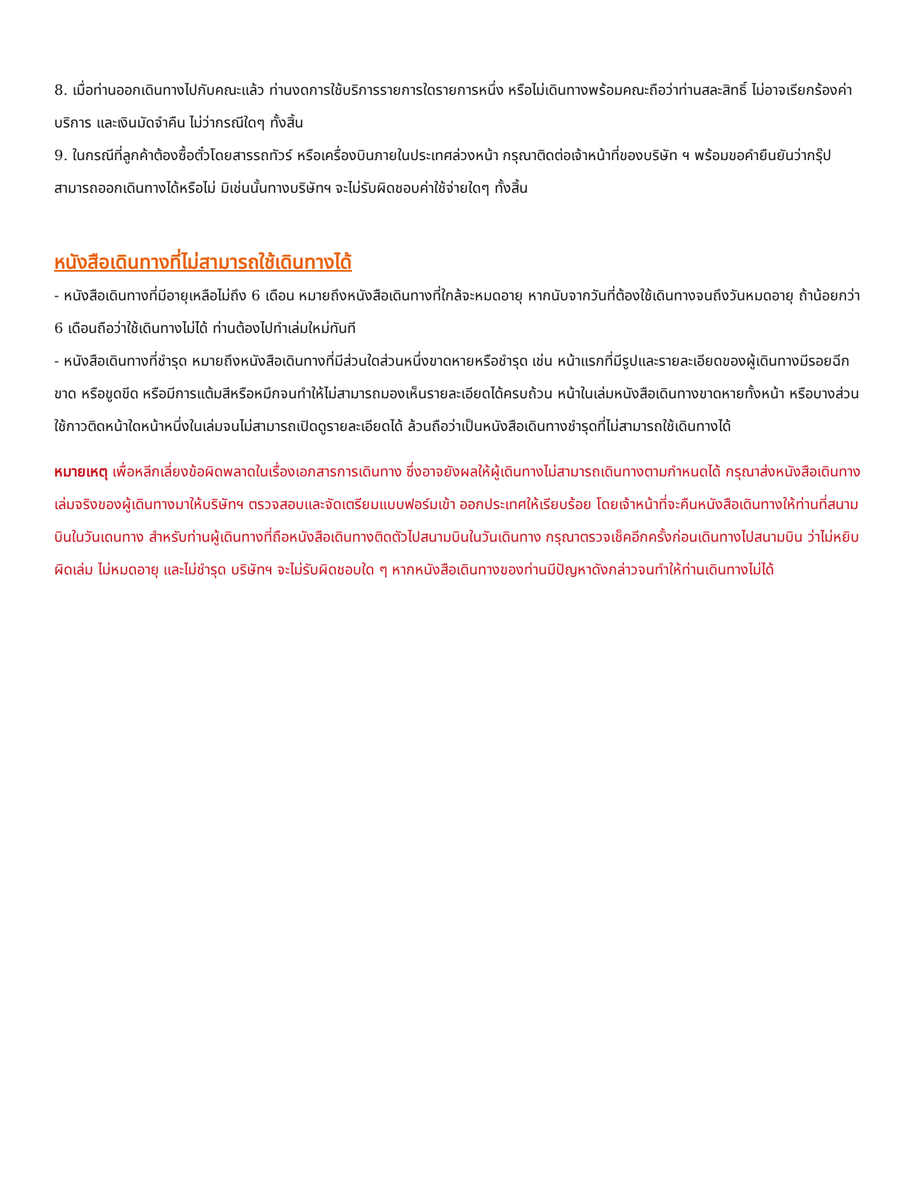8. เมื่อท่านออกเดินทางไปกับคณะแล้ว ท่านงดการใช้บริการรายการใดรายการหนึ่ง หรือไม่เดินทางพร้อมคณะถือว่าท่านสละสิทธิ์ ไม่อาจเรียกร้องค่าบริการ และเงินมัดจำคืน ไม่ว่ากรณีใดๆ ทั้งสิ้น
9. ในกรณีที่ลูกค้าต้องซื้อตั๋วโดยสารรถทัวร์ หรือเครื่องบินภายในประเทศล่วงหน้า กรุณาติดต่อเจ้าหน้าที่ของบริษัท ฯ พร้อมขอคำยืนยันว่ากรุ๊ปสามารถออกเดินทางได้หรือไม่ มิเช่นนั้นทางบริษัทฯ จะไม่รับผิดชอบค่าใช้จ่ายใดๆ ทั้งสิ้น
หนังสือเดินทางที่ไม่สามารถใช้เดินทางได้
- หนังสือเดินทางที่มีอายุเหลือไม่ถึง 6 เดือน หมายถึงหนังสือเดินทางที่ใกล้จะหมดอายุ หากนับจากวันที่ต้องใช้เดินทางจนถึงวันหมดอายุ ถ้าน้อยกว่า 6 เดือนถือว่าใช้เดินทางไม่ได้ ท่านต้องไปทำเล่มใหม่ทันที
- หนังสือเดินทางที่ชำรุด หมายถึงหนังสือเดินทางที่มีส่วนใดส่วนหนึ่งขาดหายหรือชำรุด เช่น หน้าแรกที่มีรูปและรายละเอียดของผู้เดินทางมีรอยฉีกขาด หรือขูดขีด หรือมีการแต้มสีหรือหมึกจนทำให้ไม่สามารถมองเห็นรายละเอียดได้ครบถ้วน หน้าในเล่มหนังสือเดินทางขาดหายทั้งหน้า หรือบางส่วน ใช้กาวติดหน้าใดหน้าหนึ่งในเล่มจนไม่สามารถเปิดดูรายละเอียดได้ ล้วนถือว่าเป็นหนังสือเดินทางชำรุดที่ไม่สามารถใช้เดินทางได้
หมายเหตุ เพื่อหลีกเลี่ยงข้อผิดพลาดในเรื่องเอกสารการเดินทาง ซึ่งอาจยังผลให้ผู้เดินทางไม่สามารถเดินทางตามกำหนดได้ กรุณาส่งหนังสือเดินทางเล่มจริงของผู้เดินทางมาให้บริษัทฯ ตรวจสอบและจัดเตรียมแบบฟอร์มเข้า ออกประเทศให้เรียบร้อย โดยเจ้าหน้าที่จะคืนหนังสือเดินทางให้ท่านที่สนามบินในวันเดนทาง สำหรับท่านผู้เดินทางที่ถือหนังสือเดินทางติดตัวไปสนามบินในวันเดินทาง กรุณาตรวจเช็คอีกครั้งก่อนเดินทางไปสนามบิน ว่าไม่หยิบผิดเล่ม ไม่หมดอายุ และไม่ชำรุด บริษัทฯ จะไม่รับผิดชอบใด ๆ หากหนังสือเดินทางของท่านมีปัญหาดังกล่าวจนทำให้ท่านเดินทางไม่ได้